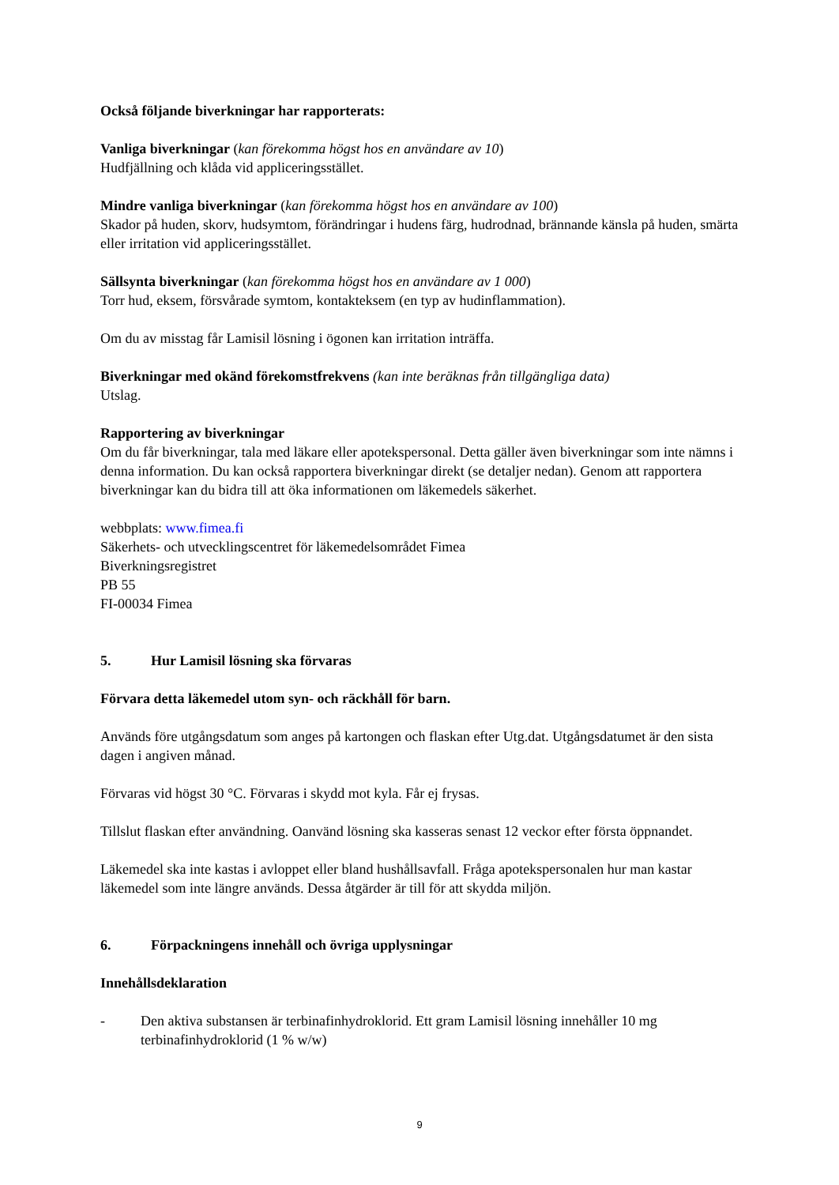Också följande biverkningar har rapporterats:
Vanliga biverkningar (kan förekomma högst hos en användare av 10)
Hudfjällning och klåda vid appliceringsstället.
Mindre vanliga biverkningar (kan förekomma högst hos en användare av 100)
Skador på huden, skorv, hudsymtom, förändringar i hudens färg, hudrodnad, brännande känsla på huden, smärta eller irritation vid appliceringsstället.
Sällsynta biverkningar (kan förekomma högst hos en användare av 1 000)
Torr hud, eksem, försvårade symtom, kontakteksem (en typ av hudinflammation).
Om du av misstag får Lamisil lösning i ögonen kan irritation inträffa.
Biverkningar med okänd förekomstfrekvens (kan inte beräknas från tillgängliga data)
Utslag.
Rapportering av biverkningar
Om du får biverkningar, tala med läkare eller apotekspersonal. Detta gäller även biverkningar som inte nämns i denna information. Du kan också rapportera biverkningar direkt (se detaljer nedan). Genom att rapportera biverkningar kan du bidra till att öka informationen om läkemedels säkerhet.
webbplats: www.fimea.fi
Säkerhets- och utvecklingscentret för läkemedelsområdet Fimea
Biverkningsregistret
PB 55
FI-00034 Fimea
5. Hur Lamisil lösning ska förvaras
Förvara detta läkemedel utom syn- och räckhåll för barn.
Används före utgångsdatum som anges på kartongen och flaskan efter Utg.dat. Utgångsdatumet är den sista dagen i angiven månad.
Förvaras vid högst 30 °C. Förvaras i skydd mot kyla. Får ej frysas.
Tillslut flaskan efter användning. Oanvänd lösning ska kasseras senast 12 veckor efter första öppnandet.
Läkemedel ska inte kastas i avloppet eller bland hushållsavfall. Fråga apotekspersonalen hur man kastar läkemedel som inte längre används. Dessa åtgärder är till för att skydda miljön.
6. Förpackningens innehåll och övriga upplysningar
Innehållsdeklaration
- Den aktiva substansen är terbinafinhydroklorid. Ett gram Lamisil lösning innehåller 10 mg terbinafinhydroklorid (1 % w/w)
9